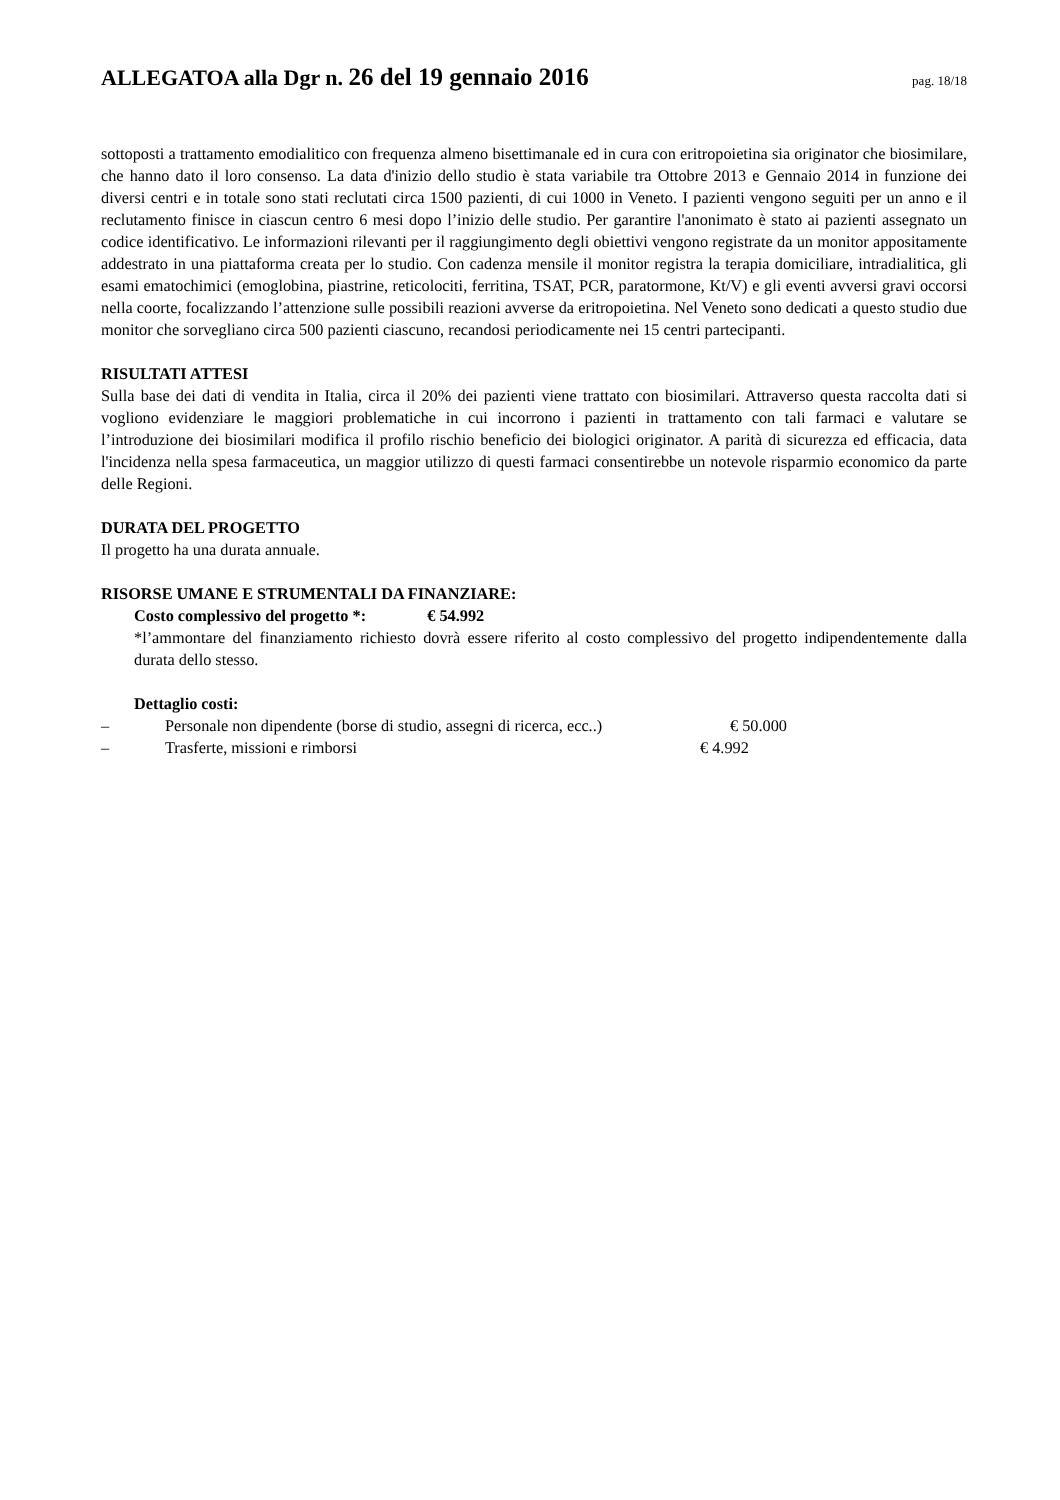ALLEGATOA alla Dgr n. 26 del 19 gennaio 2016
pag. 18/18
sottoposti a trattamento emodialitico con frequenza almeno bisettimanale ed in cura con eritropoietina sia originator che biosimilare, che hanno dato il loro consenso. La data d'inizio dello studio è stata variabile tra Ottobre 2013 e Gennaio 2014 in funzione dei diversi centri e in totale sono stati reclutati circa 1500 pazienti, di cui 1000 in Veneto. I pazienti vengono seguiti per un anno e il reclutamento finisce in ciascun centro 6 mesi dopo l’inizio delle studio. Per garantire l'anonimato è stato ai pazienti assegnato un codice identificativo. Le informazioni rilevanti per il raggiungimento degli obiettivi vengono registrate da un monitor appositamente addestrato in una piattaforma creata per lo studio. Con cadenza mensile il monitor registra la terapia domiciliare, intradialitica, gli esami ematochimici (emoglobina, piastrine, reticolociti, ferritina, TSAT, PCR, paratormone, Kt/V) e gli eventi avversi gravi occorsi nella coorte, focalizzando l’attenzione sulle possibili reazioni avverse da eritropoietina. Nel Veneto sono dedicati a questo studio due monitor che sorvegliano circa 500 pazienti ciascuno, recandosi periodicamente nei 15 centri partecipanti.
RISULTATI ATTESI
Sulla base dei dati di vendita in Italia, circa il 20% dei pazienti viene trattato con biosimilari. Attraverso questa raccolta dati si vogliono evidenziare le maggiori problematiche in cui incorrono i pazienti in trattamento con tali farmaci e valutare se l’introduzione dei biosimilari modifica il profilo rischio beneficio dei biologici originator. A parità di sicurezza ed efficacia, data l'incidenza nella spesa farmaceutica, un maggior utilizzo di questi farmaci consentirebbe un notevole risparmio economico da parte delle Regioni.
DURATA DEL PROGETTO
Il progetto ha una durata annuale.
RISORSE UMANE E STRUMENTALI DA FINANZIARE:
Costo complessivo del progetto *: € 54.992
*l’ammontare del finanziamento richiesto dovrà essere riferito al costo complessivo del progetto indipendentemente dalla durata dello stesso.
Dettaglio costi:
– Personale non dipendente (borse di studio, assegni di ricerca, ecc..) € 50.000
– Trasferte, missioni e rimborsi € 4.992